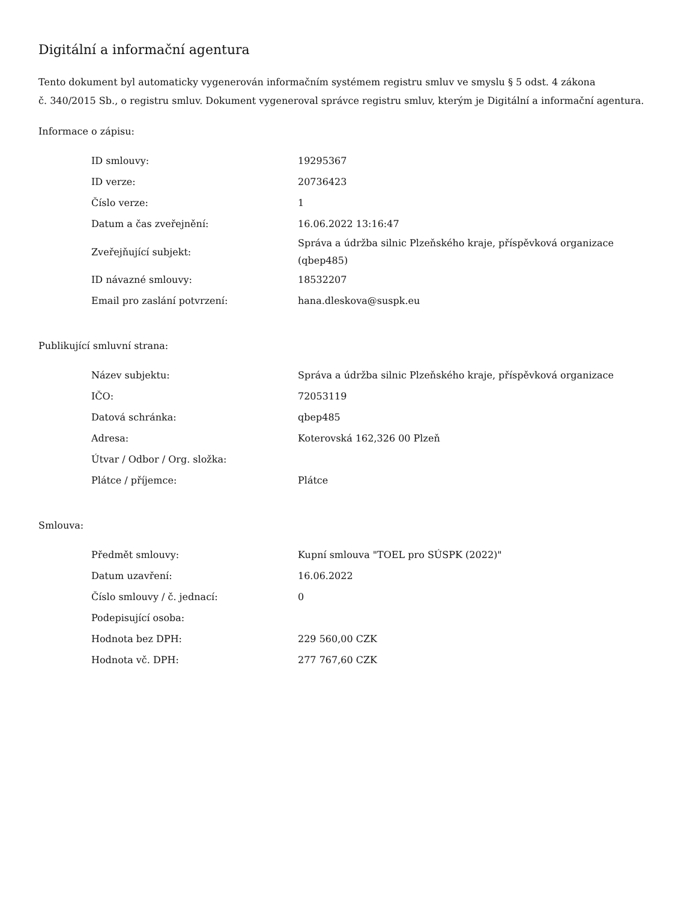Digitální a informační agentura
Tento dokument byl automaticky vygenerován informačním systémem registru smluv ve smyslu § 5 odst. 4 zákona
č. 340/2015 Sb., o registru smluv. Dokument vygeneroval správce registru smluv, kterým je Digitální a informační agentura.
Informace o zápisu:
| ID smlouvy: | 19295367 |
| ID verze: | 20736423 |
| Číslo verze: | 1 |
| Datum a čas zveřejnění: | 16.06.2022 13:16:47 |
| Zveřejňující subjekt: | Správa a údržba silnic Plzeňského kraje, příspěvková organizace (qbep485) |
| ID návazné smlouvy: | 18532207 |
| Email pro zaslání potvrzení: | hana.dleskova@suspk.eu |
Publikující smluvní strana:
| Název subjektu: | Správa a údržba silnic Plzeňského kraje, příspěvková organizace |
| IČO: | 72053119 |
| Datová schránka: | qbep485 |
| Adresa: | Koterovská 162,326 00 Plzeň |
| Útvar / Odbor / Org. složka: | |
| Plátce / příjemce: | Plátce |
Smlouva:
| Předmět smlouvy: | Kupní smlouva "TOEL pro SÚSPK (2022)" |
| Datum uzavření: | 16.06.2022 |
| Číslo smlouvy / č. jednací: | 0 |
| Podepisující osoba: | |
| Hodnota bez DPH: | 229 560,00 CZK |
| Hodnota vč. DPH: | 277 767,60 CZK |